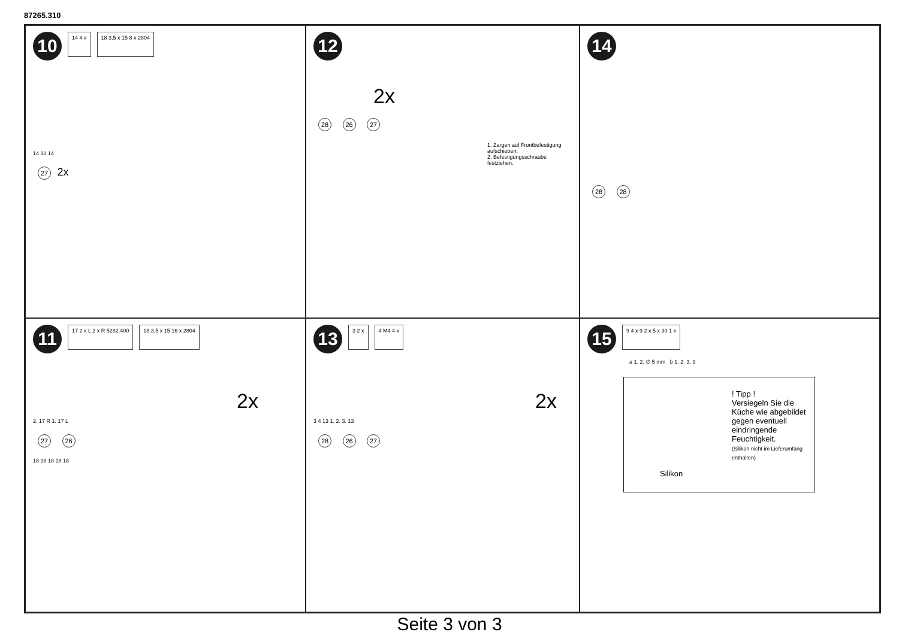87265.310
10 14 4 x 18 3,5 x 15 8 x 2804
14 18 14
27 2x
12
2x
28 26 27
1. Zargen auf Frontbefestigung aufschieben.
2. Befestigungsschraube festziehen.
14
28 28
11 17 2 x L 2 x R 5282.400 18 3,5 x 15 16 x 2804
2x
2. 17 R 1. 17 L
27 26
18 18 18 18 18
13 3 2 x 4 M4 4 x
2x
3 4 13 1. 2. 3. 13
28 26 27
15 9 4 x 9 2 x 5 x 30 1 x
a 1. 2. ∅ 5 mm b 1. 2. 3. 9
! Tipp !
Versiegeln Sie die Küche wie abgebildet gegen eventuell eindringende Feuchtigkeit.
(Silikon nicht im Lieferumfang enthalten)
Silikon
Seite 3 von 3